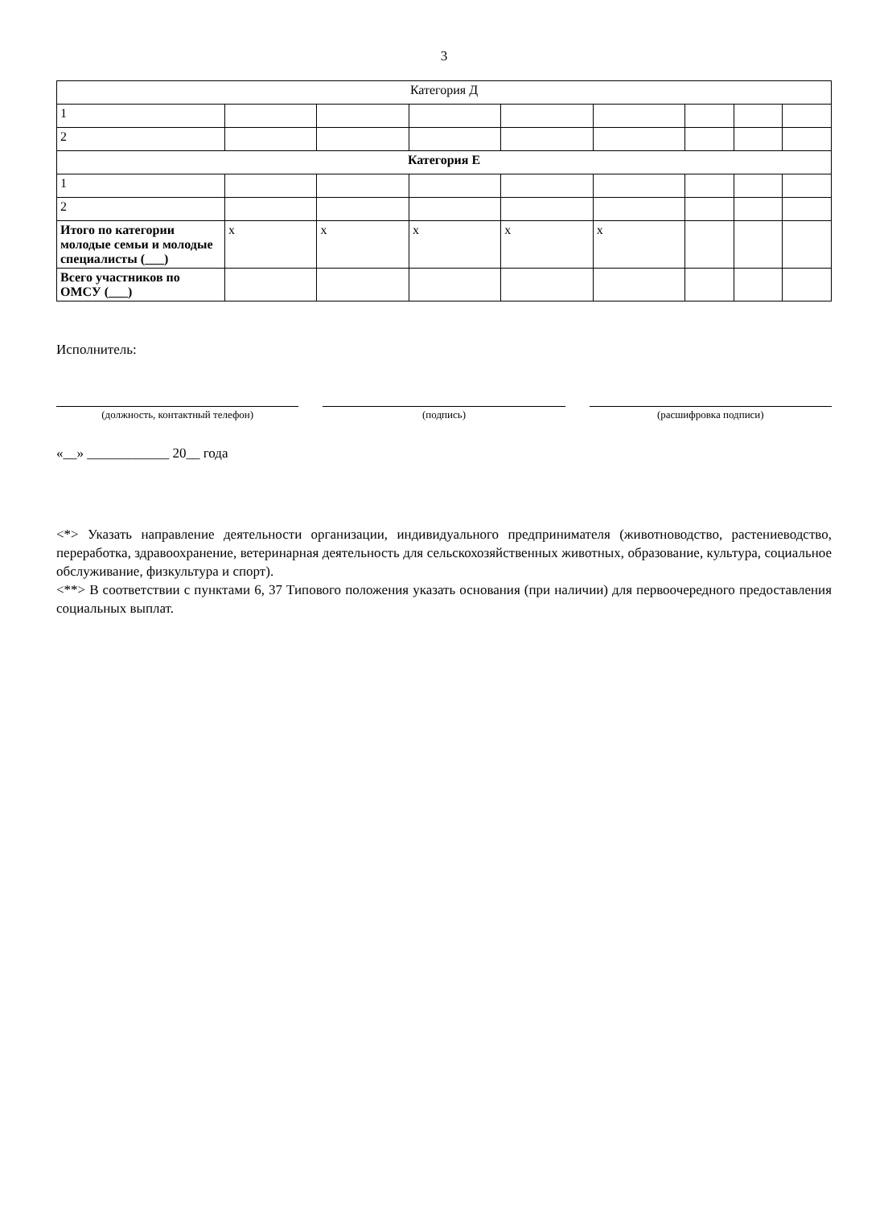3
| Категория Д | | | | | | | | |
| 1 | | | | | | | | |
| 2 | | | | | | | | |
| Категория Е | | | | | | | | |
| 1 | | | | | | | | |
| 2 | | | | | | | | |
| Итого по категории молодые семьи и молодые специалисты (___) | x | x | x | x | x | | | |
| Всего участников по ОМСУ (___) | | | | | | | | |
Исполнитель:
(должность, контактный телефон)
(подпись)
(расшифровка подписи)
«__» ____________ 20__ года
<*> Указать направление деятельности организации, индивидуального предпринимателя (животноводство, растениеводство, переработка, здравоохранение, ветеринарная деятельность для сельскохозяйственных животных, образование, культура, социальное обслуживание, физкультура и спорт).
<**> В соответствии с пунктами 6, 37 Типового положения указать основания (при наличии) для первоочередного предоставления социальных выплат.